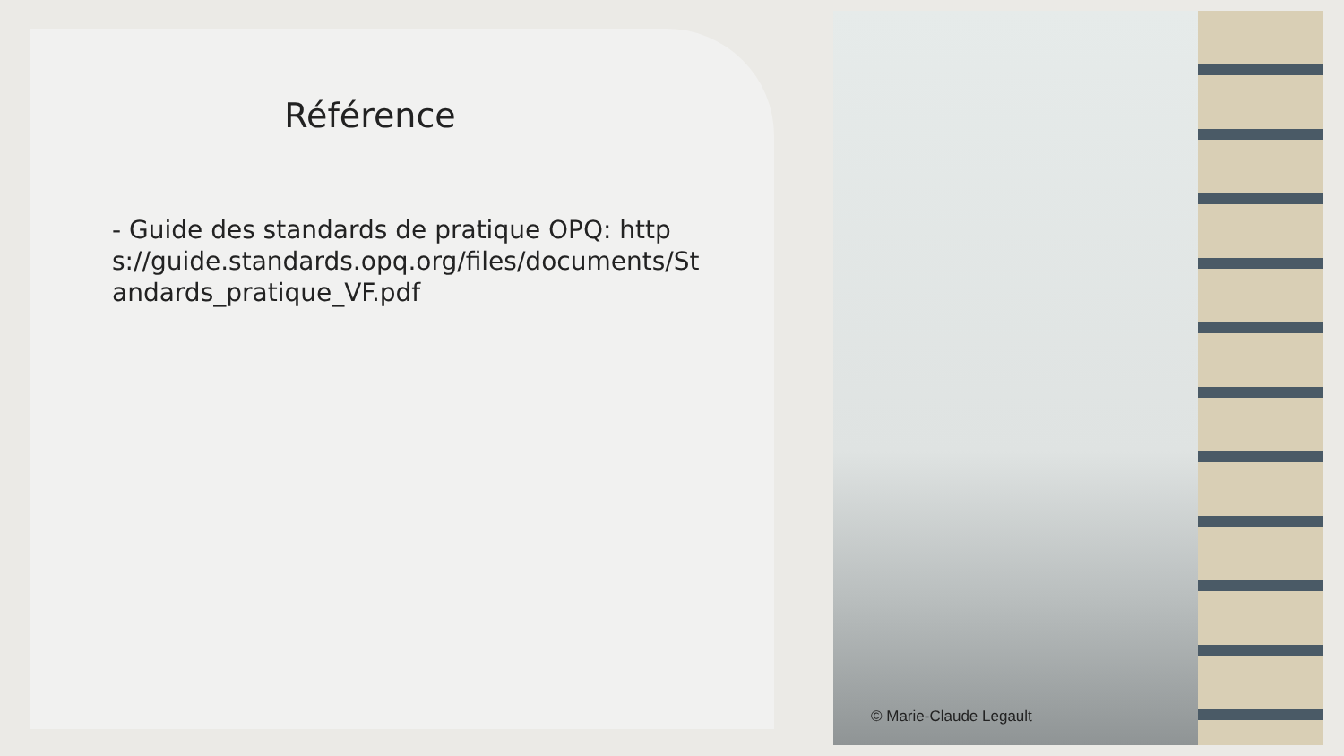Référence
- Guide des standards de pratique OPQ: https://guide.standards.opq.org/files/documents/Standards_pratique_VF.pdf
© Marie-Claude Legault